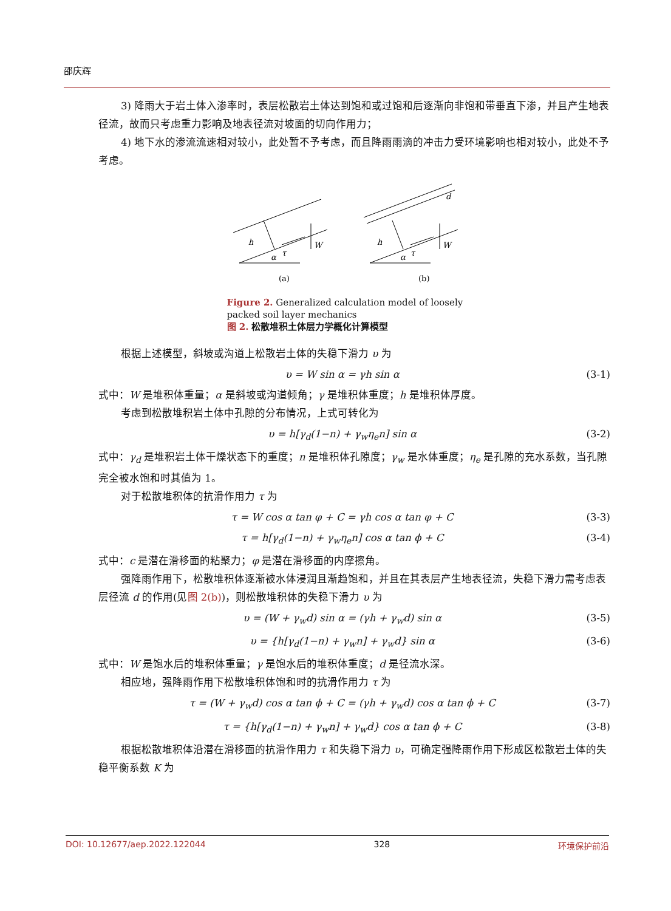邵庆辉
3) 降雨大于岩土体入渗率时，表层松散岩土体达到饱和或过饱和后逐渐向非饱和带垂直下渗，并且产生地表径流，故而只考虑重力影响及地表径流对坡面的切向作用力；
4) 地下水的渗流流速相对较小，此处暂不予考虑，而且降雨雨滴的冲击力受环境影响也相对较小，此处不予考虑。
h
τ
α
W
h
τ
α
W
d
(a)
(b)
Figure 2. Generalized calculation model of loosely packed soil layer mechanics
图 2. 松散堆积土体层力学概化计算模型
根据上述模型，斜坡或沟道上松散岩土体的失稳下滑力 υ 为
υ = W sin α = γh sin α (3-1)
式中：W 是堆积体重量；α 是斜坡或沟道倾角；γ 是堆积体重度；h 是堆积体厚度。
考虑到松散堆积岩土体中孔隙的分布情况，上式可转化为
υ = h[γ<sub>d</sub>(1−n) + γ<sub>w</sub>η<sub>e</sub>n] sin α (3-2)
式中：γ<sub>d</sub> 是堆积岩土体干燥状态下的重度；n 是堆积体孔隙度；γ<sub>w</sub> 是水体重度；η<sub>e</sub> 是孔隙的充水系数，当孔隙完全被水饱和时其值为 1。
对于松散堆积体的抗滑作用力 τ 为
τ = W cos α tan φ + C = γh cos α tan φ + C (3-3)
τ = h[γ<sub>d</sub>(1−n) + γ<sub>w</sub>η<sub>e</sub>n] cos α tan ϕ + C (3-4)
式中：c 是潜在滑移面的粘聚力；φ 是潜在滑移面的内摩擦角。
强降雨作用下，松散堆积体逐渐被水体浸润且渐趋饱和，并且在其表层产生地表径流，失稳下滑力需考虑表层径流 d 的作用(见图 2(b))，则松散堆积体的失稳下滑力 υ 为
υ = (W + γ<sub>w</sub>d) sin α = (γh + γ<sub>w</sub>d) sin α (3-5)
υ = {h[γ<sub>d</sub>(1−n) + γ<sub>w</sub>n] + γ<sub>w</sub>d} sin α (3-6)
式中：W 是饱水后的堆积体重量；γ 是饱水后的堆积体重度；d 是径流水深。
相应地，强降雨作用下松散堆积体饱和时的抗滑作用力 τ 为
τ = (W + γ<sub>w</sub>d) cos α tan ϕ + C = (γh + γ<sub>w</sub>d) cos α tan ϕ + C (3-7)
τ = {h[γ<sub>d</sub>(1−n) + γ<sub>w</sub>n] + γ<sub>w</sub>d} cos α tan ϕ + C (3-8)
根据松散堆积体沿潜在滑移面的抗滑作用力 τ 和失稳下滑力 υ，可确定强降雨作用下形成区松散岩土体的失稳平衡系数 K 为
DOI: 10.12677/aep.2022.122044 328 环境保护前沿